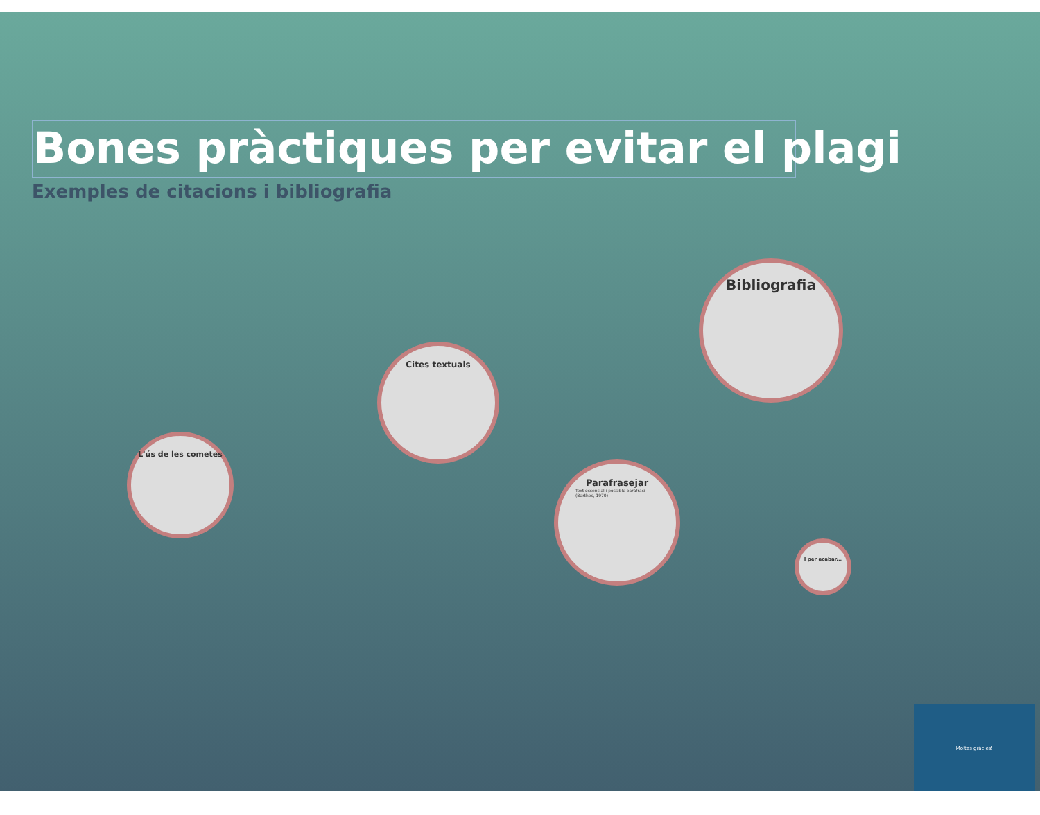Bones pràctiques per evitar el plagi
Exemples de citacions i bibliografia
L'ús de les cometes
Cites textuals
Parafrasejar
Text essencial i possible paràfrasi (Barthes, 1970)
Bibliografia
I per acabar...
Moltes gràcies!